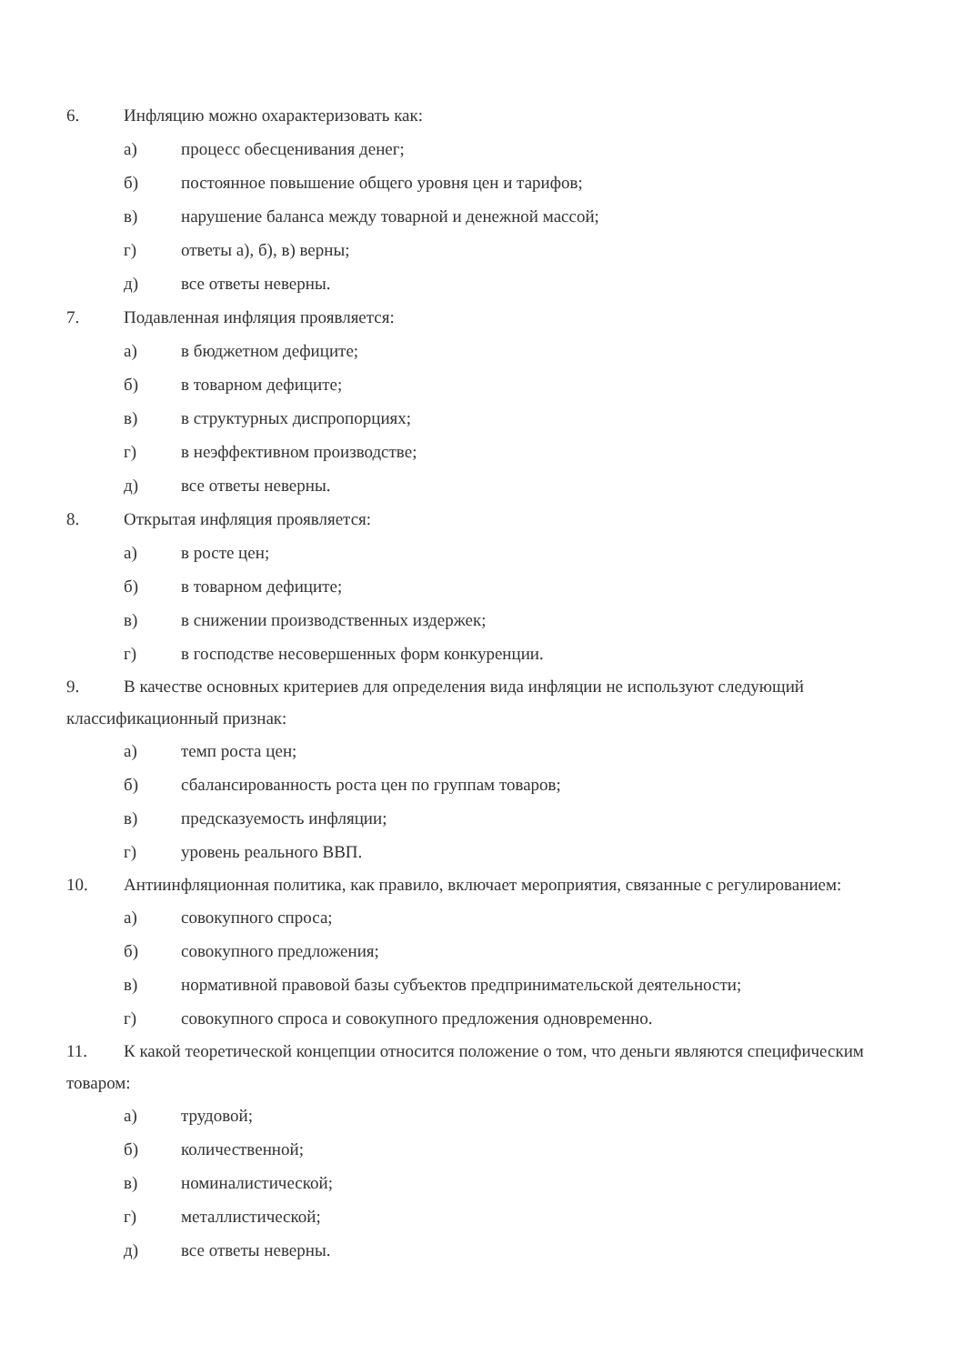6. Инфляцию можно охарактеризовать как:
а) процесс обесценивания денег;
б) постоянное повышение общего уровня цен и тарифов;
в) нарушение баланса между товарной и денежной массой;
г) ответы а), б), в) верны;
д) все ответы неверны.
7. Подавленная инфляция проявляется:
а) в бюджетном дефиците;
б) в товарном дефиците;
в) в структурных диспропорциях;
г) в неэффективном производстве;
д) все ответы неверны.
8. Открытая инфляция проявляется:
а) в росте цен;
б) в товарном дефиците;
в) в снижении производственных издержек;
г) в господстве несовершенных форм конкуренции.
9. В качестве основных критериев для определения вида инфляции не используют следующий классификационный признак:
а) темп роста цен;
б) сбалансированность роста цен по группам товаров;
в) предсказуемость инфляции;
г) уровень реального ВВП.
10. Антиинфляционная политика, как правило, включает мероприятия, связанные с регулированием:
а) совокупного спроса;
б) совокупного предложения;
в) нормативной правовой базы субъектов предпринимательской деятельности;
г) совокупного спроса и совокупного предложения одновременно.
11. К какой теоретической концепции относится положение о том, что деньги являются специфическим товаром:
а) трудовой;
б) количественной;
в) номиналистической;
г) металлистической;
д) все ответы неверны.